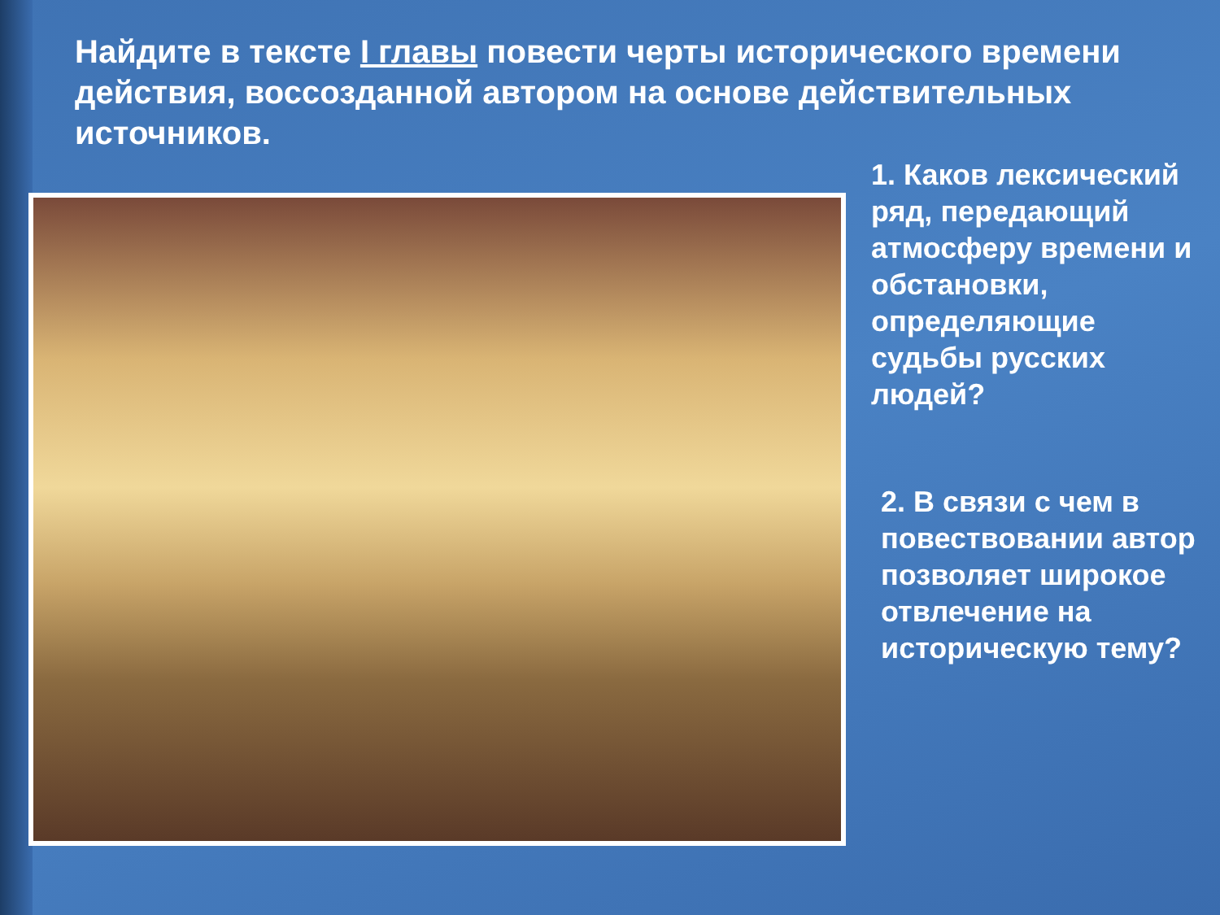Найдите в тексте I главы повести черты исторического времени действия, воссозданной автором на основе действительных источников.
1. Каков лексический ряд, передающий атмосферу времени и обстановки, определяющие судьбы русских людей?
2. В связи с чем в повествовании автор позволяет широкое отвлечение на историческую тему?